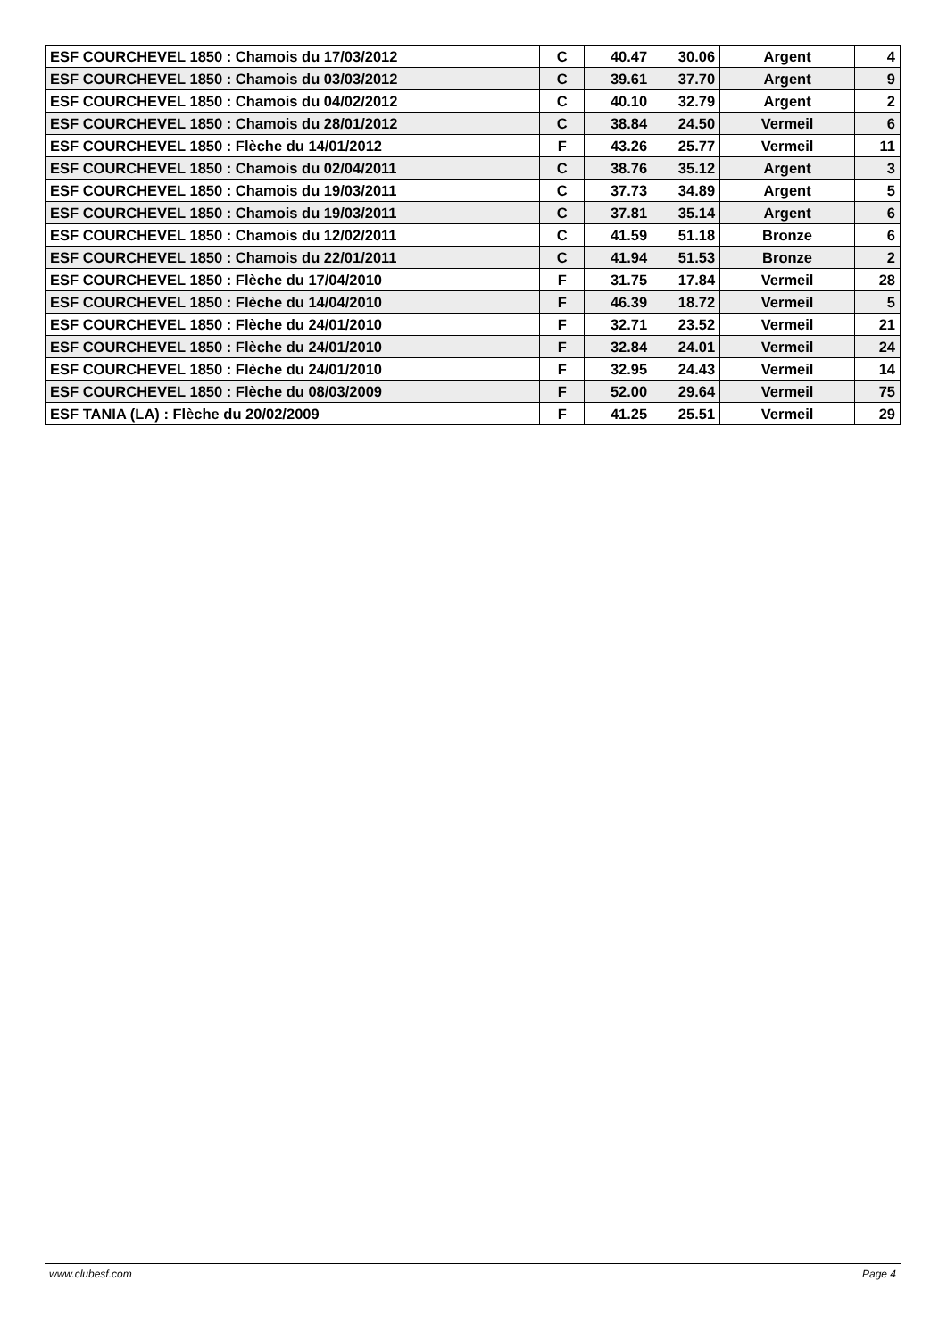| ESF COURCHEVEL 1850 : Chamois du 17/03/2012 | C | 40.47 | 30.06 | Argent | 4 |
| ESF COURCHEVEL 1850 : Chamois du 03/03/2012 | C | 39.61 | 37.70 | Argent | 9 |
| ESF COURCHEVEL 1850 : Chamois du 04/02/2012 | C | 40.10 | 32.79 | Argent | 2 |
| ESF COURCHEVEL 1850 : Chamois du 28/01/2012 | C | 38.84 | 24.50 | Vermeil | 6 |
| ESF COURCHEVEL 1850 : Flèche du 14/01/2012 | F | 43.26 | 25.77 | Vermeil | 11 |
| ESF COURCHEVEL 1850 : Chamois du 02/04/2011 | C | 38.76 | 35.12 | Argent | 3 |
| ESF COURCHEVEL 1850 : Chamois du 19/03/2011 | C | 37.73 | 34.89 | Argent | 5 |
| ESF COURCHEVEL 1850 : Chamois du 19/03/2011 | C | 37.81 | 35.14 | Argent | 6 |
| ESF COURCHEVEL 1850 : Chamois du 12/02/2011 | C | 41.59 | 51.18 | Bronze | 6 |
| ESF COURCHEVEL 1850 : Chamois du 22/01/2011 | C | 41.94 | 51.53 | Bronze | 2 |
| ESF COURCHEVEL 1850 : Flèche du 17/04/2010 | F | 31.75 | 17.84 | Vermeil | 28 |
| ESF COURCHEVEL 1850 : Flèche du 14/04/2010 | F | 46.39 | 18.72 | Vermeil | 5 |
| ESF COURCHEVEL 1850 : Flèche du 24/01/2010 | F | 32.71 | 23.52 | Vermeil | 21 |
| ESF COURCHEVEL 1850 : Flèche du 24/01/2010 | F | 32.84 | 24.01 | Vermeil | 24 |
| ESF COURCHEVEL 1850 : Flèche du 24/01/2010 | F | 32.95 | 24.43 | Vermeil | 14 |
| ESF COURCHEVEL 1850 : Flèche du 08/03/2009 | F | 52.00 | 29.64 | Vermeil | 75 |
| ESF TANIA (LA) : Flèche du 20/02/2009 | F | 41.25 | 25.51 | Vermeil | 29 |
www.clubesf.com Page 4